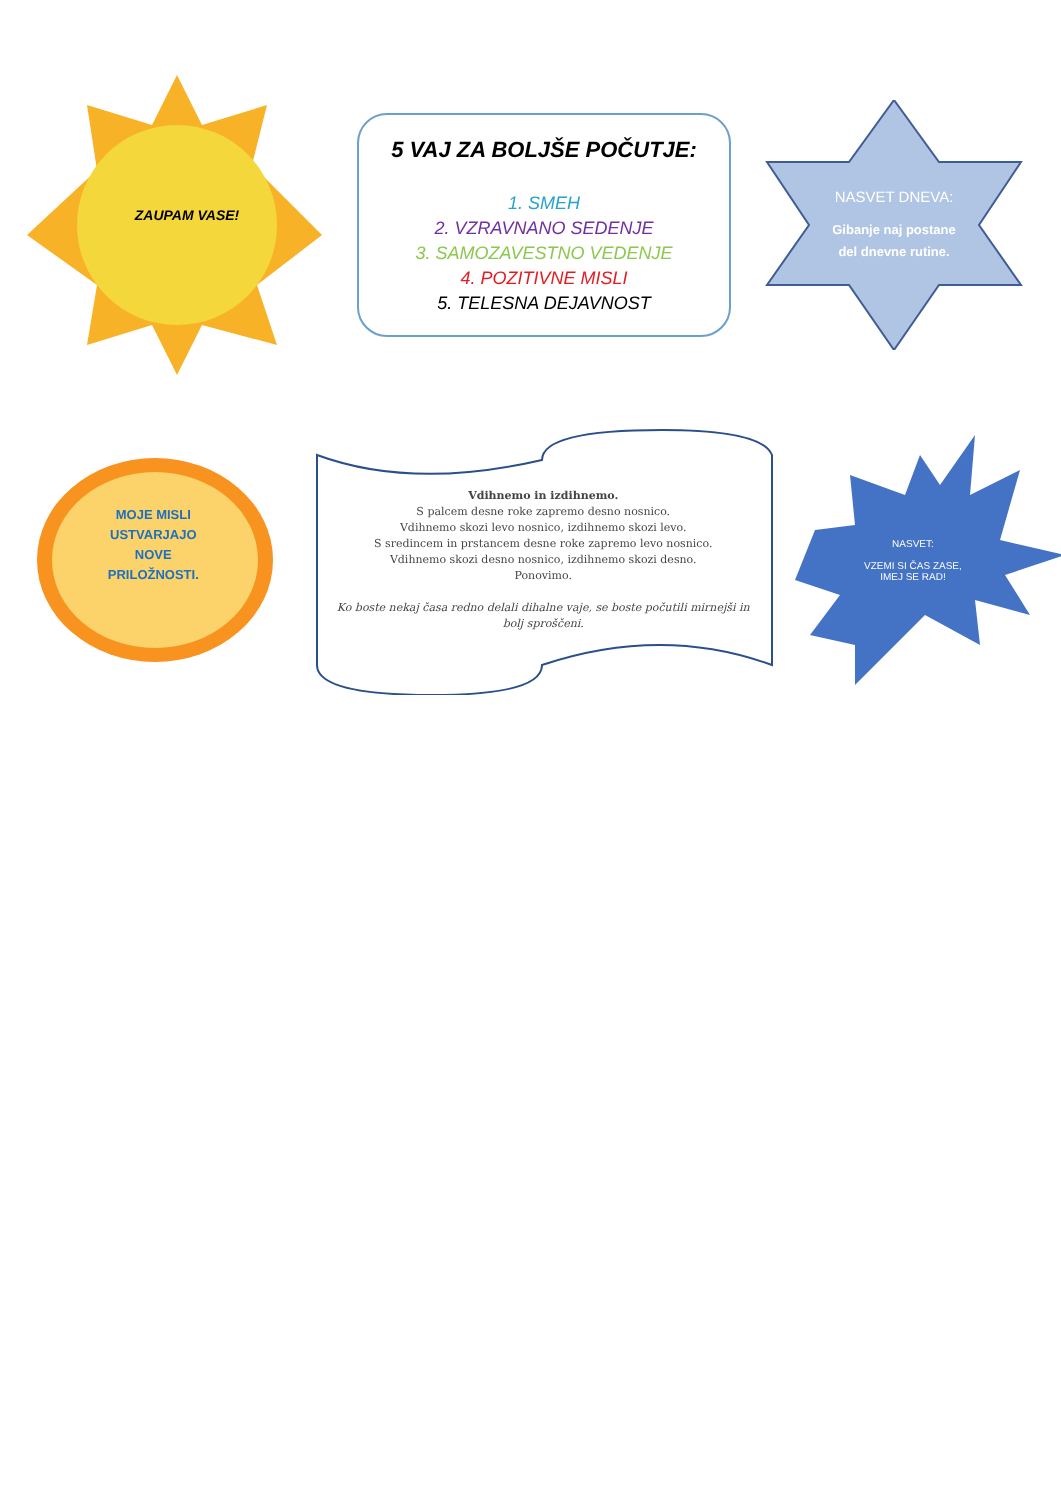ZAUPAM VASE!
5 VAJ ZA BOLJŠE POČUTJE:
1. SMEH
2. VZRAVNANO SEDENJE
3. SAMOZAVESTNO VEDENJE
4. POZITIVNE MISLI
5. TELESNA DEJAVNOST
NASVET DNEVA:
Gibanje naj postane
del dnevne rutine.
MOJE MISLI
USTVARJAJO
NOVE
PRILOŽNOSTI.
Vdihnemo in izdihnemo.
S palcem desne roke zapremo desno nosnico.
Vdihnemo skozi levo nosnico, izdihnemo skozi levo.
S sredincem in prstancem desne roke zapremo levo nosnico.
Vdihnemo skozi desno nosnico, izdihnemo skozi desno.
Ponovimo.
Ko boste nekaj časa redno delali dihalne vaje, se boste počutili mirnejši in bolj sproščeni.
NASVET:
VZEMI SI ČAS ZASE,
IMEJ SE RAD!